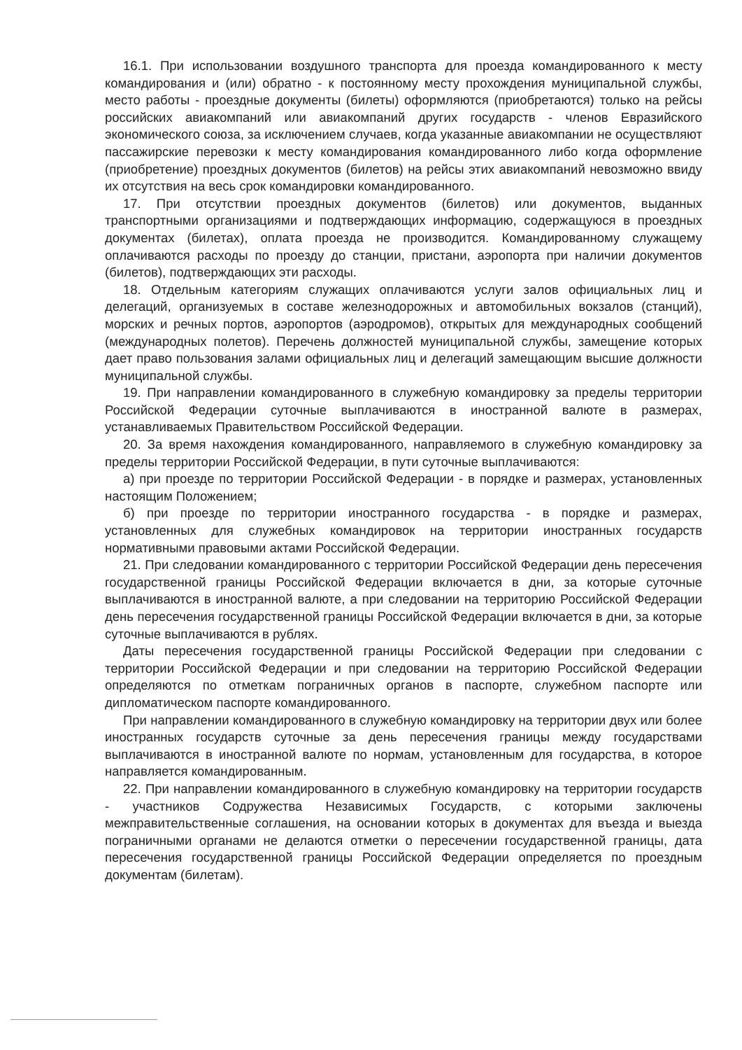16.1. При использовании воздушного транспорта для проезда командированного к месту командирования и (или) обратно - к постоянному месту прохождения муниципальной службы, место работы - проездные документы (билеты) оформляются (приобретаются) только на рейсы российских авиакомпаний или авиакомпаний других государств - членов Евразийского экономического союза, за исключением случаев, когда указанные авиакомпании не осуществляют пассажирские перевозки к месту командирования командированного либо когда оформление (приобретение) проездных документов (билетов) на рейсы этих авиакомпаний невозможно ввиду их отсутствия на весь срок командировки командированного.
17. При отсутствии проездных документов (билетов) или документов, выданных транспортными организациями и подтверждающих информацию, содержащуюся в проездных документах (билетах), оплата проезда не производится. Командированному служащему оплачиваются расходы по проезду до станции, пристани, аэропорта при наличии документов (билетов), подтверждающих эти расходы.
18. Отдельным категориям служащих оплачиваются услуги залов официальных лиц и делегаций, организуемых в составе железнодорожных и автомобильных вокзалов (станций), морских и речных портов, аэропортов (аэродромов), открытых для международных сообщений (международных полетов). Перечень должностей муниципальной службы, замещение которых дает право пользования залами официальных лиц и делегаций замещающим высшие должности муниципальной службы.
19. При направлении командированного в служебную командировку за пределы территории Российской Федерации суточные выплачиваются в иностранной валюте в размерах, устанавливаемых Правительством Российской Федерации.
20. За время нахождения командированного, направляемого в служебную командировку за пределы территории Российской Федерации, в пути суточные выплачиваются:
а) при проезде по территории Российской Федерации - в порядке и размерах, установленных настоящим Положением;
б) при проезде по территории иностранного государства - в порядке и размерах, установленных для служебных командировок на территории иностранных государств нормативными правовыми актами Российской Федерации.
21. При следовании командированного с территории Российской Федерации день пересечения государственной границы Российской Федерации включается в дни, за которые суточные выплачиваются в иностранной валюте, а при следовании на территорию Российской Федерации день пересечения государственной границы Российской Федерации включается в дни, за которые суточные выплачиваются в рублях.
Даты пересечения государственной границы Российской Федерации при следовании с территории Российской Федерации и при следовании на территорию Российской Федерации определяются по отметкам пограничных органов в паспорте, служебном паспорте или дипломатическом паспорте командированного.
При направлении командированного в служебную командировку на территории двух или более иностранных государств суточные за день пересечения границы между государствами выплачиваются в иностранной валюте по нормам, установленным для государства, в которое направляется командированным.
22. При направлении командированного в служебную командировку на территории государств - участников Содружества Независимых Государств, с которыми заключены межправительственные соглашения, на основании которых в документах для въезда и выезда пограничными органами не делаются отметки о пересечении государственной границы, дата пересечения государственной границы Российской Федерации определяется по проездным документам (билетам).